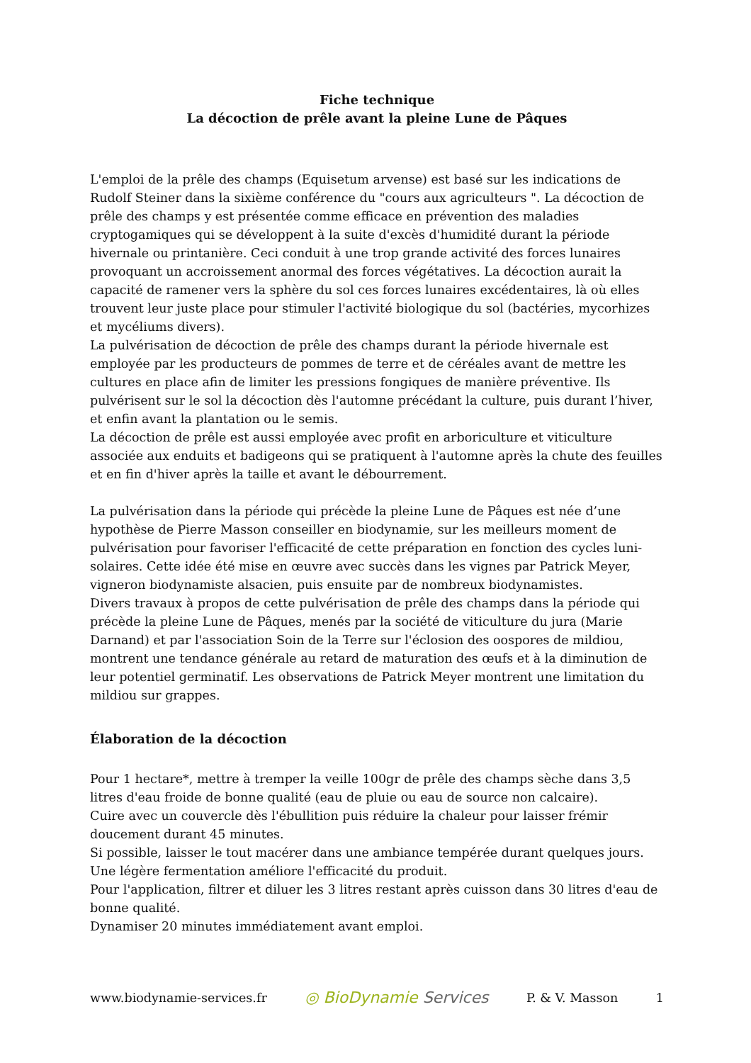Fiche technique
La décoction de prêle avant la pleine Lune de Pâques
L'emploi de la prêle des champs (Equisetum arvense) est basé sur les indications de Rudolf Steiner dans la sixième conférence du "cours aux agriculteurs ". La décoction de prêle des champs y est présentée comme efficace en prévention des maladies cryptogamiques qui se développent à la suite d'excès d'humidité durant la période hivernale ou printanière. Ceci conduit à une trop grande activité des forces lunaires provoquant un accroissement anormal des forces végétatives. La décoction aurait la capacité de ramener vers la sphère du sol ces forces lunaires excédentaires, là où elles trouvent leur juste place pour stimuler l'activité biologique du sol (bactéries, mycorhizes et mycéliums divers).
La pulvérisation de décoction de prêle des champs durant la période hivernale est employée par les producteurs de pommes de terre et de céréales avant de mettre les cultures en place afin de limiter les pressions fongiques de manière préventive. Ils pulvérisent sur le sol la décoction dès l'automne précédant la culture, puis durant l’hiver, et enfin avant la plantation ou le semis.
La décoction de prêle est aussi employée avec profit en arboriculture et viticulture associée aux enduits et badigeons qui se pratiquent à l'automne après la chute des feuilles et en fin d'hiver après la taille et avant le débourrement.
La pulvérisation dans la période qui précède la pleine Lune de Pâques est née d’une hypothèse de Pierre Masson conseiller en biodynamie, sur les meilleurs moment de pulvérisation pour favoriser l'efficacité de cette préparation en fonction des cycles luni-solaires. Cette idée été mise en œuvre avec succès dans les vignes par Patrick Meyer, vigneron biodynamiste alsacien, puis ensuite par de nombreux biodynamistes.
Divers travaux à propos de cette pulvérisation de prêle des champs dans la période qui précède la pleine Lune de Pâques, menés par la société de viticulture du jura (Marie Darnand) et par l'association Soin de la Terre sur l'éclosion des oospores de mildiou, montrent une tendance générale au retard de maturation des œufs et à la diminution de leur potentiel germinatif. Les observations de Patrick Meyer montrent une limitation du mildiou sur grappes.
Élaboration de la décoction
Pour 1 hectare*, mettre à tremper la veille 100gr de prêle des champs sèche dans 3,5 litres d'eau froide de bonne qualité (eau de pluie ou eau de source non calcaire).
Cuire avec un couvercle dès l'ébullition puis réduire la chaleur pour laisser frémir doucement durant 45 minutes.
Si possible, laisser le tout macérer dans une ambiance tempérée durant quelques jours. Une légère fermentation améliore l'efficacité du produit.
Pour l'application, filtrer et diluer les 3 litres restant après cuisson dans 30 litres d'eau de bonne qualité.
Dynamiser 20 minutes immédiatement avant emploi.
www.biodynamie-services.fr ◎ BioDynamie Services P. & V. Masson 1